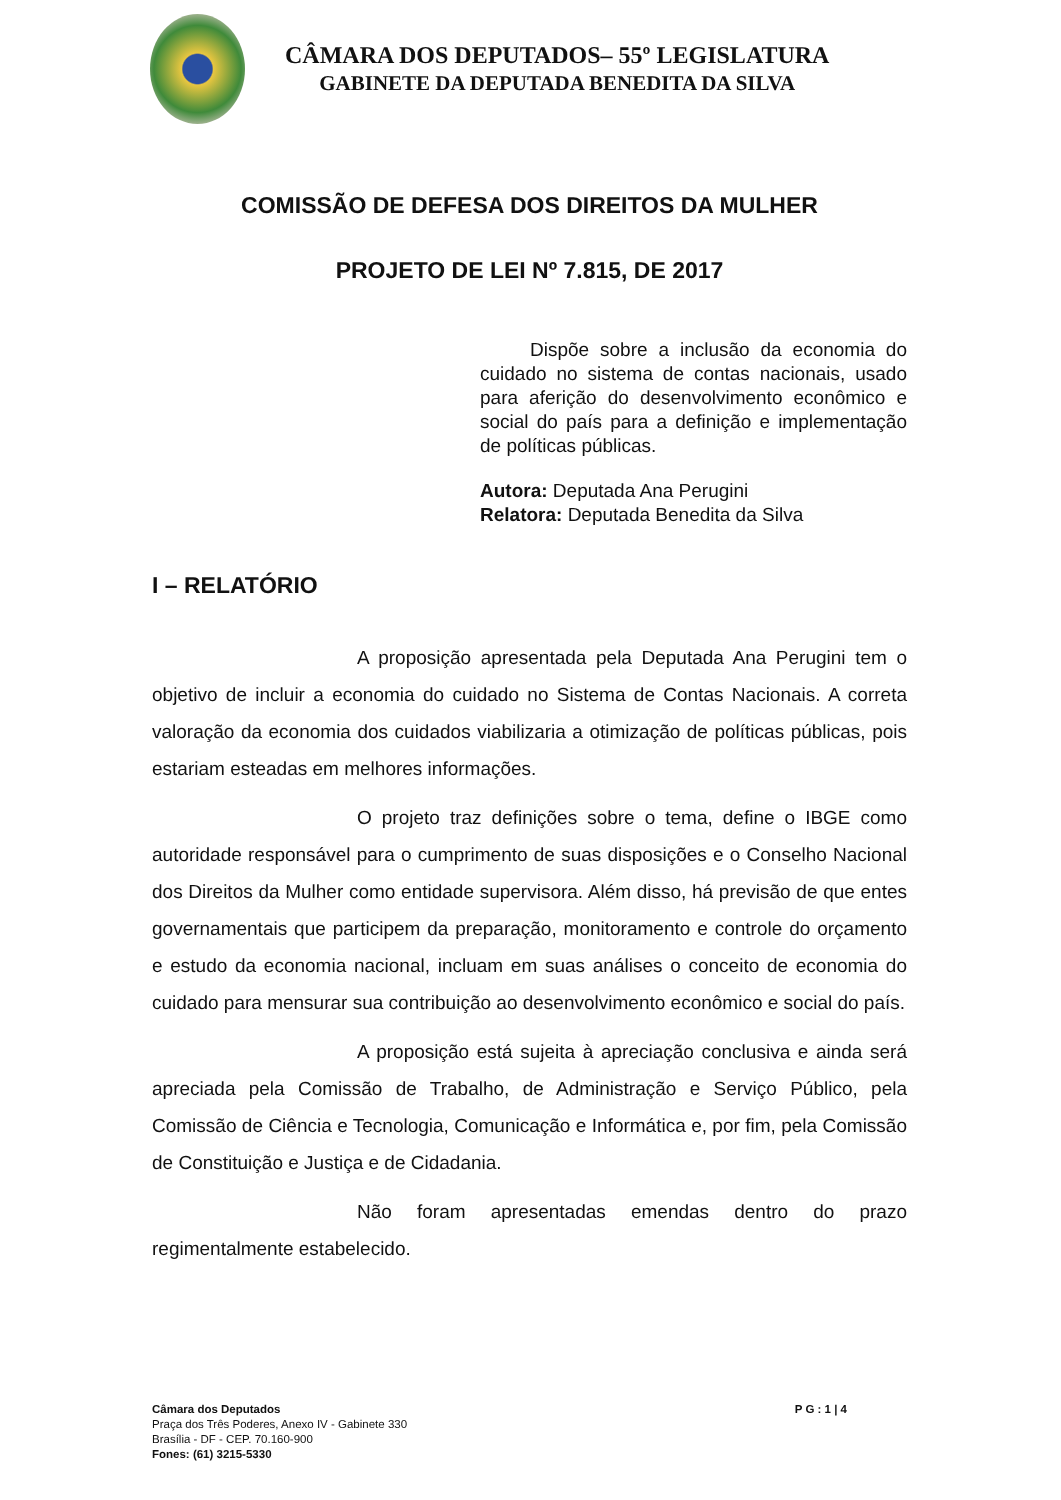CÂMARA DOS DEPUTADOS– 55º LEGISLATURA
GABINETE DA DEPUTADA BENEDITA DA SILVA
COMISSÃO DE DEFESA DOS DIREITOS DA MULHER
PROJETO DE LEI Nº 7.815, DE 2017
Dispõe sobre a inclusão da economia do cuidado no sistema de contas nacionais, usado para aferição do desenvolvimento econômico e social do país para a definição e implementação de políticas públicas.
Autora: Deputada Ana Perugini
Relatora: Deputada Benedita da Silva
I – RELATÓRIO
A proposição apresentada pela Deputada Ana Perugini tem o objetivo de incluir a economia do cuidado no Sistema de Contas Nacionais. A correta valoração da economia dos cuidados viabilizaria a otimização de políticas públicas, pois estariam esteadas em melhores informações.
O projeto traz definições sobre o tema, define o IBGE como autoridade responsável para o cumprimento de suas disposições e o Conselho Nacional dos Direitos da Mulher como entidade supervisora. Além disso, há previsão de que entes governamentais que participem da preparação, monitoramento e controle do orçamento e estudo da economia nacional, incluam em suas análises o conceito de economia do cuidado para mensurar sua contribuição ao desenvolvimento econômico e social do país.
A proposição está sujeita à apreciação conclusiva e ainda será apreciada pela Comissão de Trabalho, de Administração e Serviço Público, pela Comissão de Ciência e Tecnologia, Comunicação e Informática e, por fim, pela Comissão de Constituição e Justiça e de Cidadania.
Não foram apresentadas emendas dentro do prazo regimentalmente estabelecido.
Câmara dos Deputados P G : 1 | 4
Praça dos Três Poderes, Anexo IV - Gabinete 330
Brasília - DF - CEP. 70.160-900
Fones: (61) 3215-5330